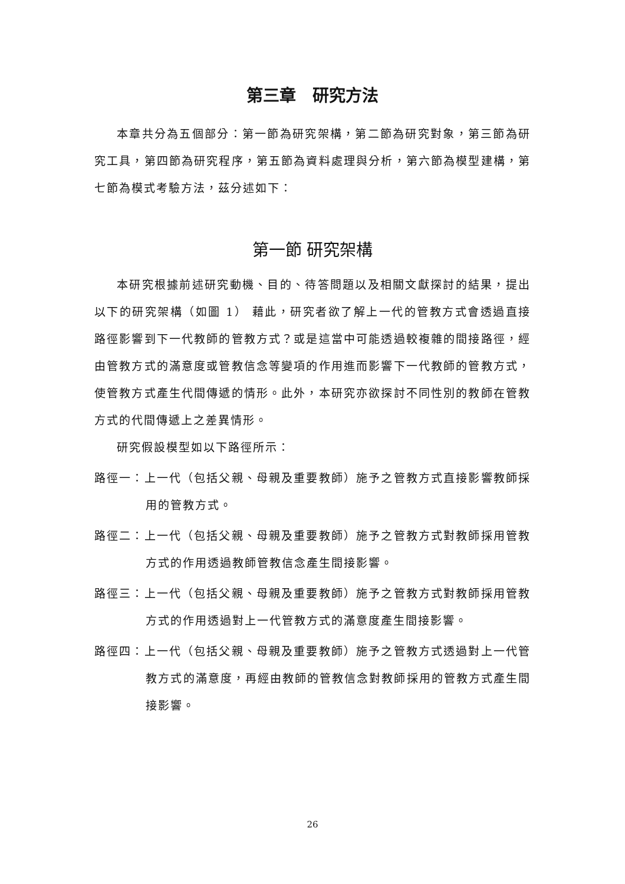第三章　研究方法
本章共分為五個部分：第一節為研究架構，第二節為研究對象，第三節為研究工具，第四節為研究程序，第五節為資料處理與分析，第六節為模型建構，第七節為模式考驗方法，茲分述如下：
第一節 研究架構
本研究根據前述研究動機、目的、待答問題以及相關文獻探討的結果，提出以下的研究架構（如圖 1） 藉此，研究者欲了解上一代的管教方式會透過直接路徑影響到下一代教師的管教方式？或是這當中可能透過較複雜的間接路徑，經由管教方式的滿意度或管教信念等變項的作用進而影響下一代教師的管教方式，使管教方式產生代間傳遞的情形。此外，本研究亦欲探討不同性別的教師在管教方式的代間傳遞上之差異情形。
研究假設模型如以下路徑所示：
路徑一：上一代（包括父親、母親及重要教師）施予之管教方式直接影響教師採用的管教方式。
路徑二：上一代（包括父親、母親及重要教師）施予之管教方式對教師採用管教方式的作用透過教師管教信念產生間接影響。
路徑三：上一代（包括父親、母親及重要教師）施予之管教方式對教師採用管教方式的作用透過對上一代管教方式的滿意度產生間接影響。
路徑四：上一代（包括父親、母親及重要教師）施予之管教方式透過對上一代管教方式的滿意度，再經由教師的管教信念對教師採用的管教方式產生間接影響。
26